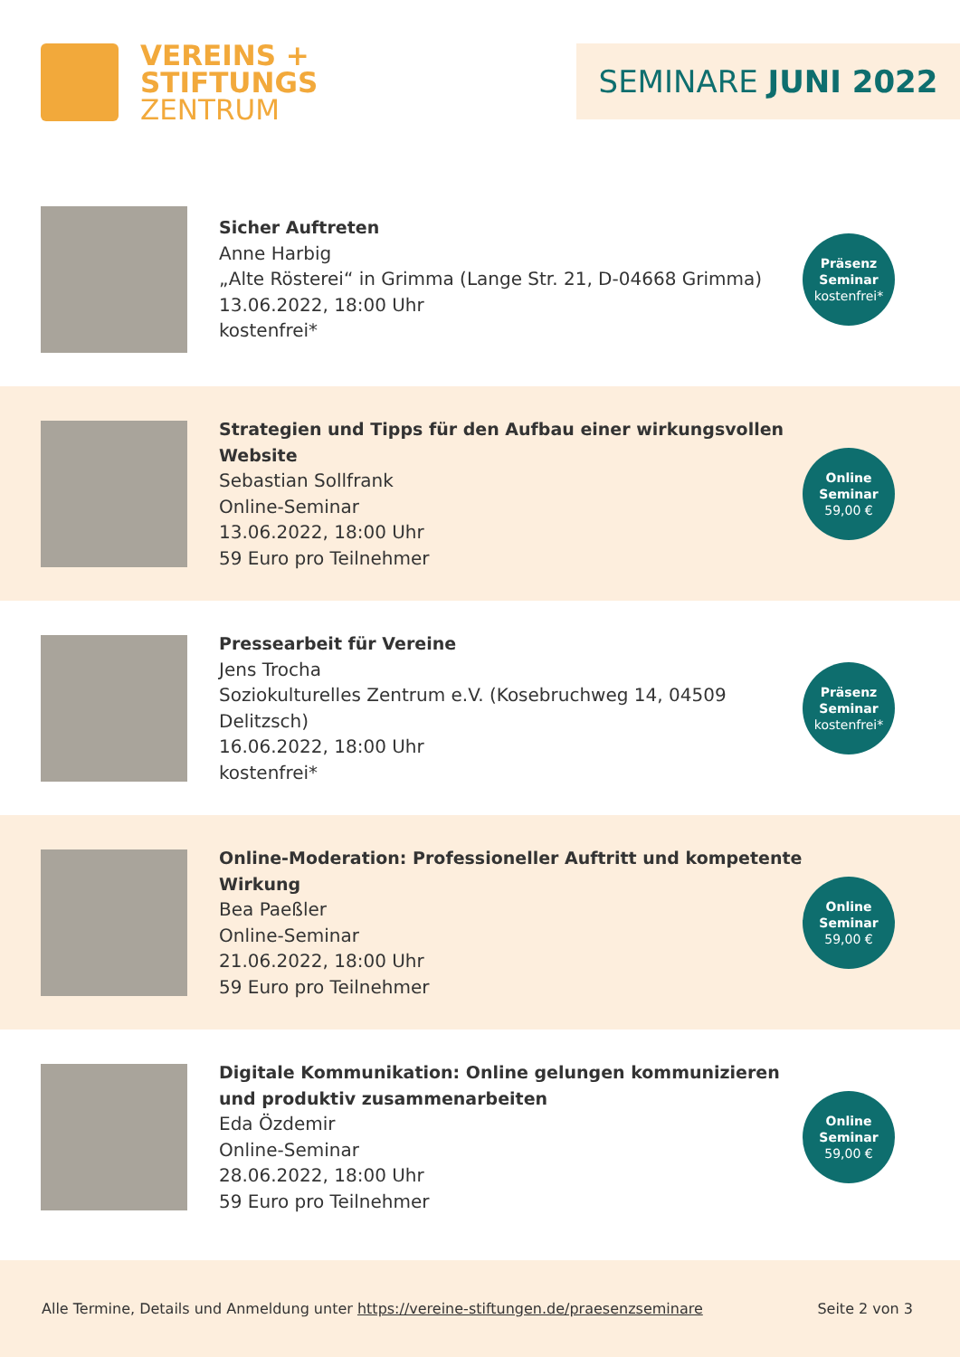VEREINS +
STIFTUNGS
ZENTRUM
SEMINARE JUNI 2022
Sicher Auftreten
Anne Harbig
„Alte Rösterei“ in Grimma (Lange Str. 21, D-04668 Grimma)
13.06.2022, 18:00 Uhr
kostenfrei*
Präsenz
Seminar
kostenfrei*
Strategien und Tipps für den Aufbau einer wirkungsvollen Website
Sebastian Sollfrank
Online-Seminar
13.06.2022, 18:00 Uhr
59 Euro pro Teilnehmer
Online
Seminar
59,00 €
Pressearbeit für Vereine
Jens Trocha
Soziokulturelles Zentrum e.V. (Kosebruchweg 14, 04509 Delitzsch)
16.06.2022, 18:00 Uhr
kostenfrei*
Präsenz
Seminar
kostenfrei*
Online-Moderation: Professioneller Auftritt und kompetente Wirkung
Bea Paeßler
Online-Seminar
21.06.2022, 18:00 Uhr
59 Euro pro Teilnehmer
Online
Seminar
59,00 €
Digitale Kommunikation: Online gelungen kommunizieren und produktiv zusammenarbeiten
Eda Özdemir
Online-Seminar
28.06.2022, 18:00 Uhr
59 Euro pro Teilnehmer
Online
Seminar
59,00 €
Alle Termine, Details und Anmeldung unter https://vereine-stiftungen.de/praesenzseminare
Seite 2 von 3